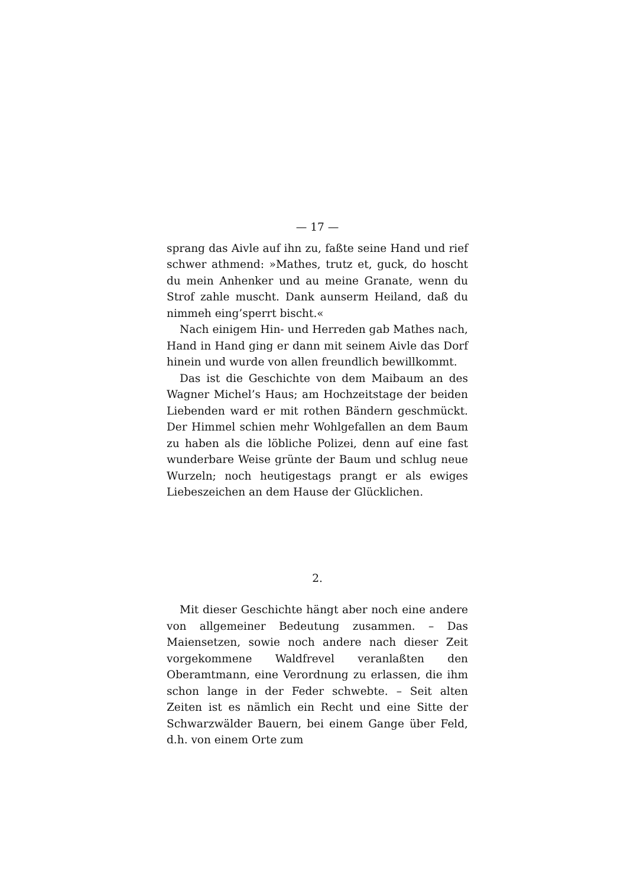— 17 —
sprang das Aivle auf ihn zu, faßte seine Hand und rief schwer athmend: »Mathes, trutz et, guck, do hoscht du mein Anhenker und au meine Granate, wenn du Strof zahle muscht. Dank aunserm Heiland, daß du nimmeh eing’sperrt bischt.«
Nach einigem Hin- und Herreden gab Mathes nach, Hand in Hand ging er dann mit seinem Aivle das Dorf hinein und wurde von allen freundlich bewillkommt.
Das ist die Geschichte von dem Maibaum an des Wagner Michel’s Haus; am Hochzeitstage der beiden Liebenden ward er mit rothen Bändern geschmückt. Der Himmel schien mehr Wohlgefallen an dem Baum zu haben als die löbliche Polizei, denn auf eine fast wunderbare Weise grünte der Baum und schlug neue Wurzeln; noch heutigestags prangt er als ewiges Liebeszeichen an dem Hause der Glücklichen.
2.
Mit dieser Geschichte hängt aber noch eine andere von allgemeiner Bedeutung zusammen. – Das Maiensetzen, sowie noch andere nach dieser Zeit vorgekommene Waldfrevel veranlaßten den Oberamtmann, eine Verordnung zu erlassen, die ihm schon lange in der Feder schwebte. – Seit alten Zeiten ist es nämlich ein Recht und eine Sitte der Schwarzwälder Bauern, bei einem Gange über Feld, d.h. von einem Orte zum